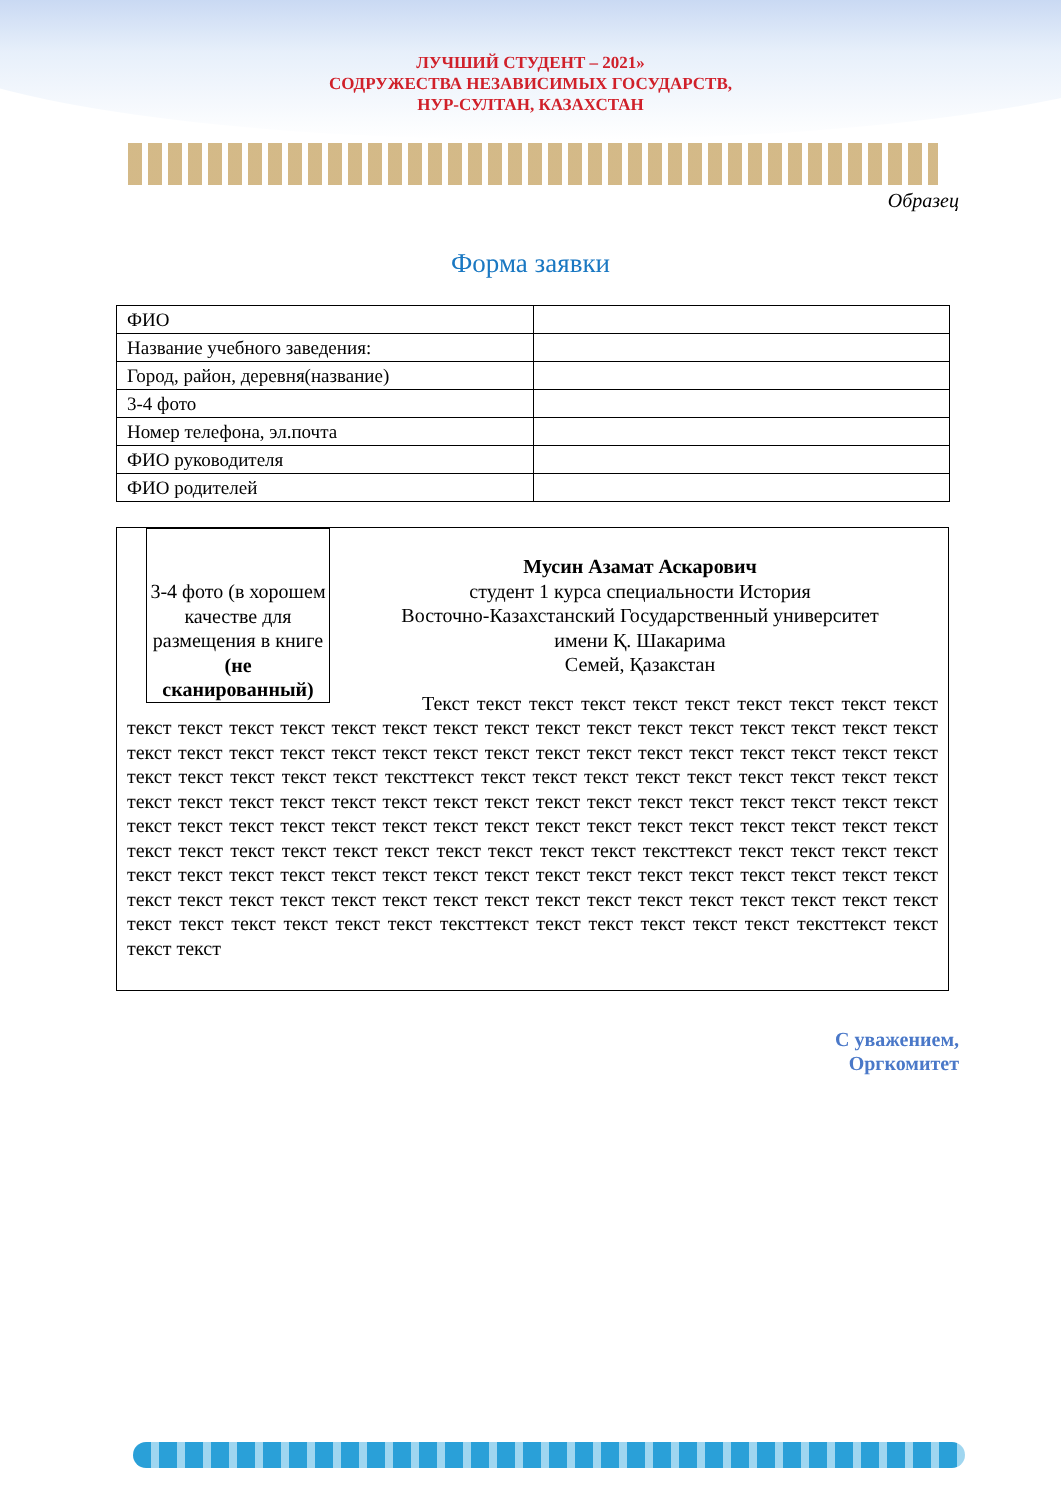ЛУЧШИЙ СТУДЕНТ – 2021»
СОДРУЖЕСТВА НЕЗАВИСИМЫХ ГОСУДАРСТВ,
НУР-СУЛТАН, КАЗАХСТАН
Образец
Форма заявки
| ФИО | |
| Название учебного заведения: | |
| Город, район, деревня(название) | |
| 3-4 фото | |
| Номер телефона, эл.почта | |
| ФИО руководителя | |
| ФИО родителей | |
3-4 фото (в хорошем качестве для размещения в книге (не сканированный)
Мусин Азамат Аскарович
студент 1 курса специальности История
Восточно-Казахстанский Государственный университет
имени Қ. Шакарима
Семей, Қазакстан
Текст текст текст текст текст текст текст текст текст текст текст текст текст текст текст текст текст текст текст текст текст текст текст текст текст текст текст текст текст текст текст текст текст текст текст текст текст текст текст текст текст текст текст текст текст текст текст тексттекст текст текст текст текст текст текст текст текст текст текст текст текст текст текст текст текст текст текст текст текст текст текст текст текст текст текст текст текст текст текст текст текст текст текст текст текст текст текст текст текст текст текст текст текст текст текст текст текст текст текст текст тексттекст текст текст текст текст текст текст текст текст текст текст текст текст текст текст текст текст текст текст текст текст текст текст текст текст текст текст текст текст текст текст текст текст текст текст текст текст текст текст текст текст текст текст тексттекст текст текст текст текст текст тексттекст текст текст текст
С уважением,
Оргкомитет